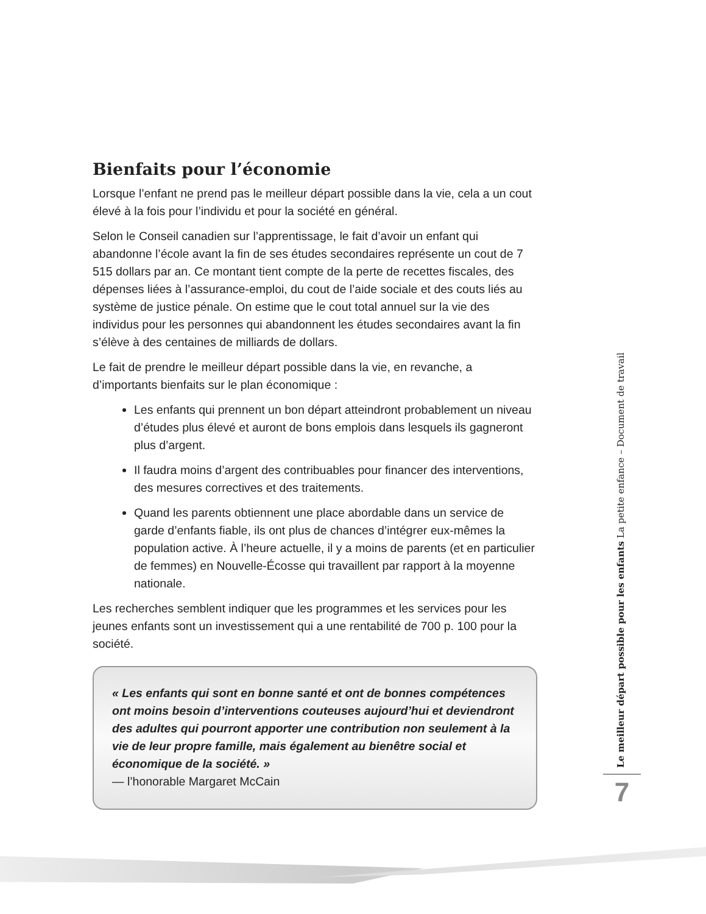Bienfaits pour l’économie
Lorsque l’enfant ne prend pas le meilleur départ possible dans la vie, cela a un cout élevé à la fois pour l’individu et pour la société en général.
Selon le Conseil canadien sur l’apprentissage, le fait d’avoir un enfant qui abandonne l’école avant la fin de ses études secondaires représente un cout de 7 515 dollars par an. Ce montant tient compte de la perte de recettes fiscales, des dépenses liées à l’assurance-emploi, du cout de l’aide sociale et des couts liés au système de justice pénale. On estime que le cout total annuel sur la vie des individus pour les personnes qui abandonnent les études secondaires avant la fin s’élève à des centaines de milliards de dollars.
Le fait de prendre le meilleur départ possible dans la vie, en revanche, a d’importants bienfaits sur le plan économique :
Les enfants qui prennent un bon départ atteindront probablement un niveau d’études plus élevé et auront de bons emplois dans lesquels ils gagneront plus d’argent.
Il faudra moins d’argent des contribuables pour financer des interventions, des mesures correctives et des traitements.
Quand les parents obtiennent une place abordable dans un service de garde d’enfants fiable, ils ont plus de chances d’intégrer eux-mêmes la population active. À l’heure actuelle, il y a moins de parents (et en particulier de femmes) en Nouvelle-Écosse qui travaillent par rapport à la moyenne nationale.
Les recherches semblent indiquer que les programmes et les services pour les jeunes enfants sont un investissement qui a une rentabilité de 700 p. 100 pour la société.
« Les enfants qui sont en bonne santé et ont de bonnes compétences ont moins besoin d’interventions couteuses aujourd’hui et deviendront des adultes qui pourront apporter une contribution non seulement à la vie de leur propre famille, mais également au bienêtre social et économique de la société. »
— l’honorable Margaret McCain
Le meilleur départ possible pour les enfants La petite enfance – Document de travail
7